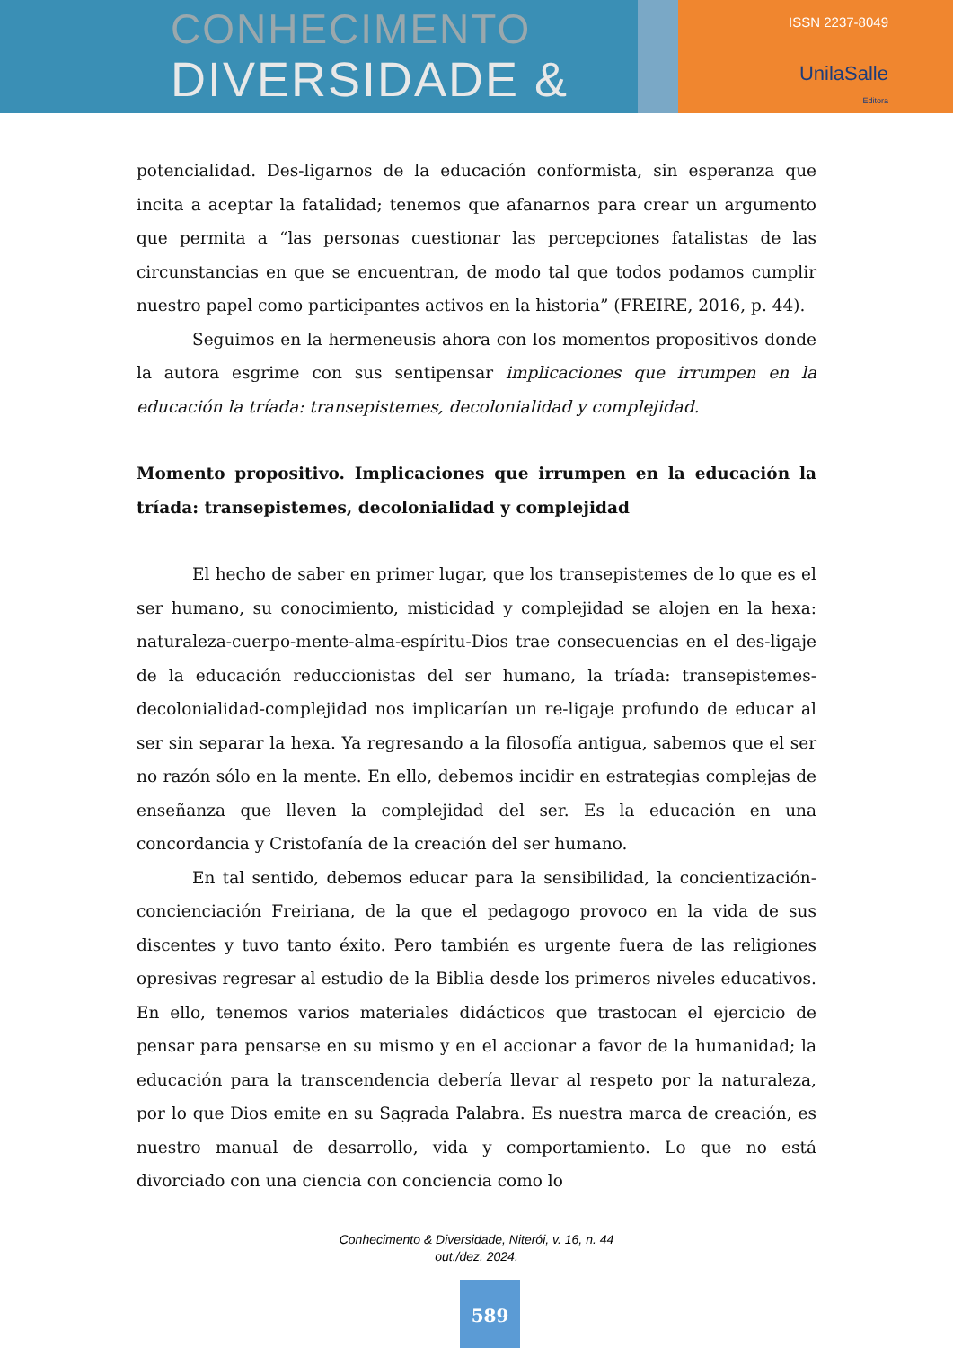CONHECIMENTO
DIVERSIDADE &
ISSN 2237-8049
UnilaSalle
Editora
potencialidad. Des-ligarnos de la educación conformista, sin esperanza que incita a aceptar la fatalidad; tenemos que afanarnos para crear un argumento que permita a “las personas cuestionar las percepciones fatalistas de las circunstancias en que se encuentran, de modo tal que todos podamos cumplir nuestro papel como participantes activos en la historia” (FREIRE, 2016, p. 44).
Seguimos en la hermeneusis ahora con los momentos propositivos donde la autora esgrime con sus sentipensar implicaciones que irrumpen en la educación la tríada: transepistemes, decolonialidad y complejidad.
Momento propositivo. Implicaciones que irrumpen en la educación la tríada: transepistemes, decolonialidad y complejidad
El hecho de saber en primer lugar, que los transepistemes de lo que es el ser humano, su conocimiento, misticidad y complejidad se alojen en la hexa: naturaleza-cuerpo-mente-alma-espíritu-Dios trae consecuencias en el des-ligaje de la educación reduccionistas del ser humano, la tríada: transepistemes-decolonialidad-complejidad nos implicarían un re-ligaje profundo de educar al ser sin separar la hexa. Ya regresando a la filosofía antigua, sabemos que el ser no razón sólo en la mente. En ello, debemos incidir en estrategias complejas de enseñanza que lleven la complejidad del ser. Es la educación en una concordancia y Cristofanía de la creación del ser humano.
En tal sentido, debemos educar para la sensibilidad, la concientización-concienciación Freiriana, de la que el pedagogo provoco en la vida de sus discentes y tuvo tanto éxito. Pero también es urgente fuera de las religiones opresivas regresar al estudio de la Biblia desde los primeros niveles educativos. En ello, tenemos varios materiales didácticos que trastocan el ejercicio de pensar para pensarse en su mismo y en el accionar a favor de la humanidad; la educación para la transcendencia debería llevar al respeto por la naturaleza, por lo que Dios emite en su Sagrada Palabra. Es nuestra marca de creación, es nuestro manual de desarrollo, vida y comportamiento. Lo que no está divorciado con una ciencia con conciencia como lo
Conhecimento & Diversidade, Niterói, v. 16, n. 44
out./dez. 2024.
589